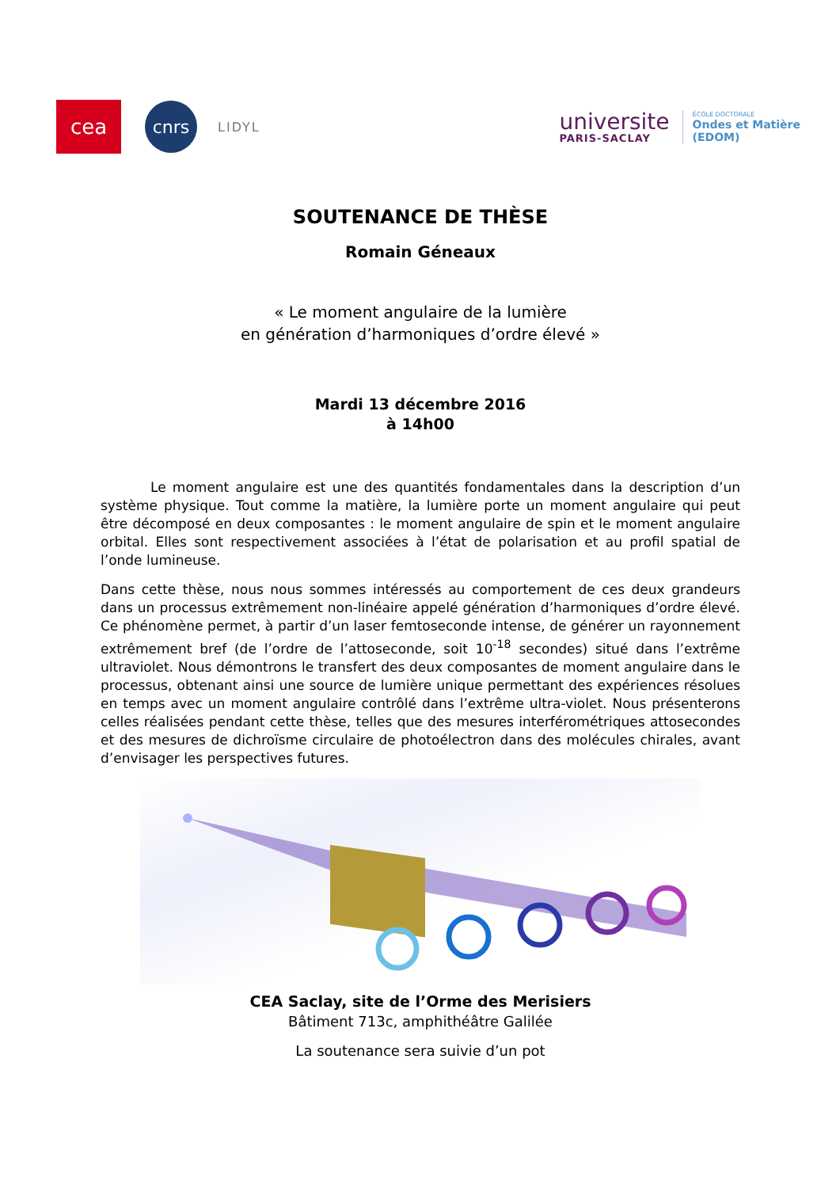cea
cnrs
LIDYL
universite
PARIS-SACLAY
ÉCOLE DOCTORALE
Ondes et Matière
(EDOM)
SOUTENANCE DE THÈSE
Romain Géneaux
« Le moment angulaire de la lumière
en génération d’harmoniques d’ordre élevé »
Mardi 13 décembre 2016
à 14h00
Le moment angulaire est une des quantités fondamentales dans la description d’un système physique. Tout comme la matière, la lumière porte un moment angulaire qui peut être décomposé en deux composantes : le moment angulaire de spin et le moment angulaire orbital. Elles sont respectivement associées à l’état de polarisation et au profil spatial de l’onde lumineuse.
Dans cette thèse, nous nous sommes intéressés au comportement de ces deux grandeurs dans un processus extrêmement non-linéaire appelé génération d’harmoniques d’ordre élevé. Ce phénomène permet, à partir d’un laser femtoseconde intense, de générer un rayonnement extrêmement bref (de l’ordre de l’attoseconde, soit 10<sup>-18</sup> secondes) situé dans l’extrême ultraviolet. Nous démontrons le transfert des deux composantes de moment angulaire dans le processus, obtenant ainsi une source de lumière unique permettant des expériences résolues en temps avec un moment angulaire contrôlé dans l’extrême ultra-violet. Nous présenterons celles réalisées pendant cette thèse, telles que des mesures interférométriques attosecondes et des mesures de dichroïsme circulaire de photoélectron dans des molécules chirales, avant d’envisager les perspectives futures.
CEA Saclay, site de l’Orme des Merisiers
Bâtiment 713c, amphithéâtre Galilée
La soutenance sera suivie d’un pot